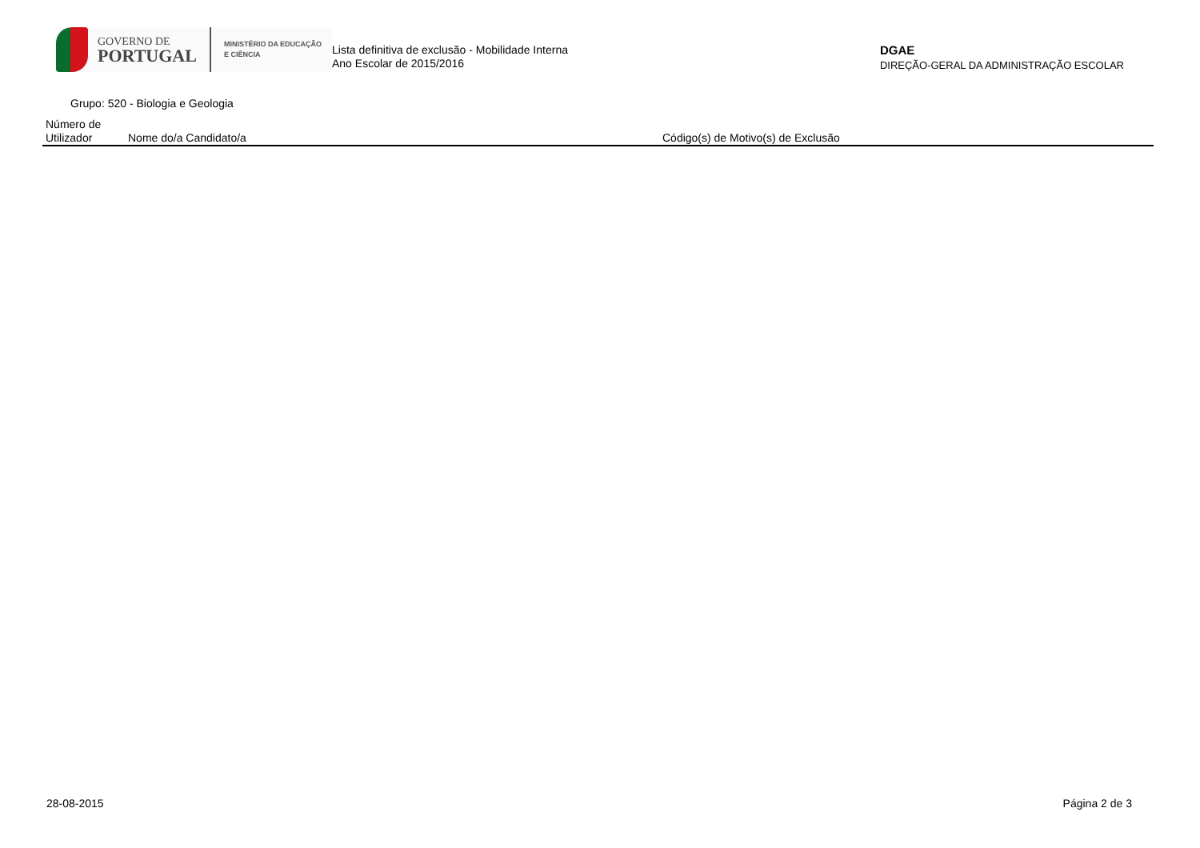GOVERNO DE
PORTUGAL
MINISTÉRIO DA EDUCAÇÃO
E CIÊNCIA
Lista definitiva de exclusão - Mobilidade Interna
Ano Escolar de 2015/2016
DGAE
DIREÇÃO-GERAL DA ADMINISTRAÇÃO ESCOLAR
Grupo: 520 - Biologia e Geologia
| Número de Utilizador | Nome do/a Candidato/a | Código(s) de Motivo(s) de Exclusão |
| --- | --- | --- |
28-08-2015 Página 2 de 3